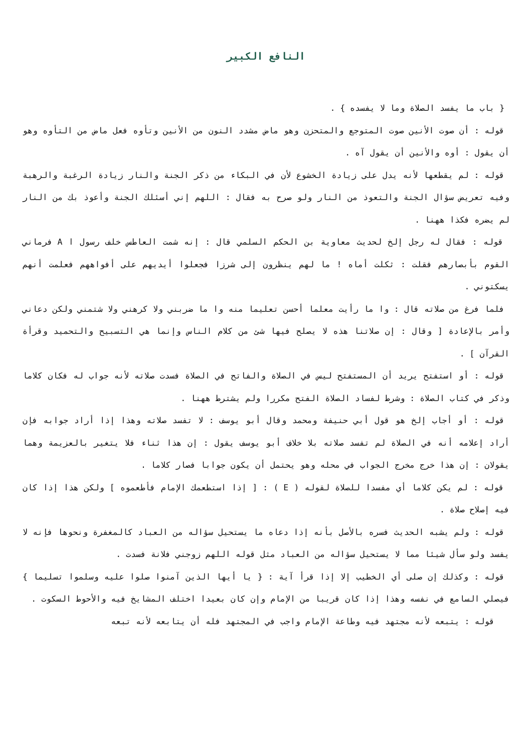النافع الكبير
{ باب ما يفسد الصلاة وما لا يفسده } .
قوله : أن صوت الأنين صوت المتوجع والمتحزن وهو ماض مشدد النون من الأنين وتأوه فعل ماض من التأوه وهو أن يقول : أوه والأنين أن يقول آه .
قوله : لم يقطعها لأنه يدل على زيادة الخشوع لأن في البكاء من ذكر الجنة والنار زيادة الرغبة والرهبة وفيه تعريض سؤال الجنة والتعوذ من النار ولو صرح به فقال : اللهم إني أسئلك الجنة وأعوذ بك من النار لم يضره فكذا ههنا .
قوله : فقال له رجل إلخ لحديث معاوية بن الحكم السلمي قال : إنه شمت العاطس خلف رسول ا A فرماني القوم بأبصارهم فقلت : ثكلت أماه ! ما لهم ينظرون إلى شرزا فجعلوا أيديهم على أفواههم فعلمت أنهم يسكتوني .
فلما فرغ من صلاته قال : وا ما رأيت معلما أحسن تعليما منه وا ما ضربني ولا كرهني ولا شتمني ولكن دعاني وأمر بالإعادة [ وقال : إن صلاتنا هذه لا يصلح فيها شئ من كلام الناس وإنما هي التسبيح والتحميد وقرأة القرآن ] .
قوله : أو استفتح يريد أن المستفتح ليس في الصلاة والفاتح في الصلاة فسدت صلاته لأنه جواب له فكان كلاما وذكر في كتاب الصلاة : وشرط لفساد الصلاة الفتح مكررا ولم يشترط ههنا .
قوله : أو أجاب إلخ هو قول أبي حنيفة ومحمد وقال أبو يوسف : لا تفسد صلاته وهذا إذا أراد جوابه فإن أراد إعلامه أنه في الصلاة لم تفسد صلاته بلا خلاف أبو يوسف يقول : إن هذا ثناء فلا يتغير بالعزيمة وهما يقولان : إن هذا خرج مخرج الجواب في محله وهو يحتمل أن يكون جوابا فصار كلاما .
قوله : لم يكن كلاما أي مفسدا للصلاة لقوله ( E ) : [ إذا استطعمك الإمام فأطعموه ] ولكن هذا إذا كان فيه إصلاح صلاة .
قوله : ولم يشبه الحديث فسره بالأصل بأنه إذا دعاه ما يستحيل سؤاله من العباد كالمغفرة ونحوها فإنه لا يفسد ولو سأل شيئا مما لا يستحيل سؤاله من العباد مثل قوله اللهم زوجني فلانة فسدت .
قوله : وكذلك إن صلى أي الخطيب إلا إذا قرأ آية : { يا أيها الذين آمنوا صلوا عليه وسلموا تسليما } فيصلي السامع في نفسه وهذا إذا كان قريبا من الإمام وإن كان بعيدا اختلف المشايخ فيه والأحوط السكوت .
قوله : يتبعه لأنه مجتهد فيه وطاعة الإمام واجب في المجتهد فله أن يتابعه لأنه تبعه